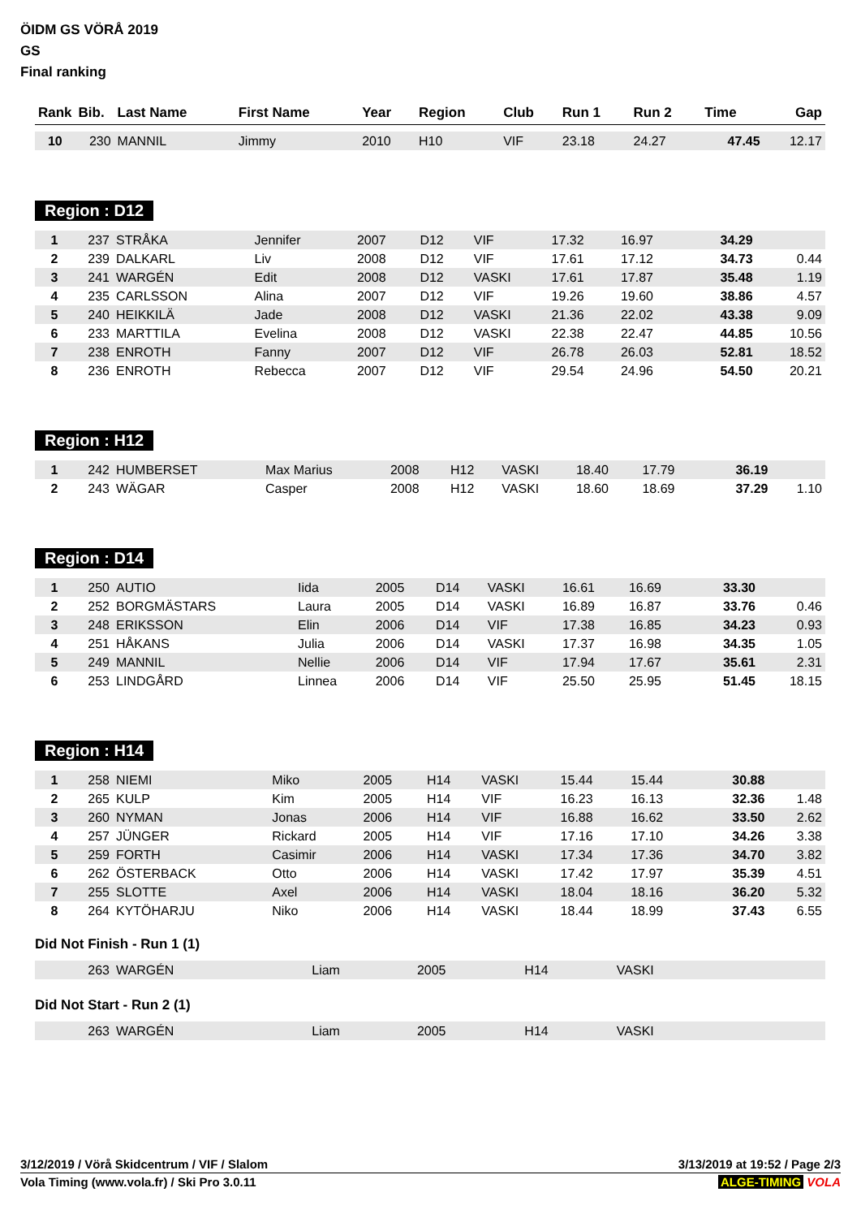ÖIDM GS VÖRÅ 2019
GS
Final ranking
| Rank | Bib. | Last Name | First Name | Year | Region | Club | Run 1 | Run 2 | Time | Gap |
| --- | --- | --- | --- | --- | --- | --- | --- | --- | --- | --- |
| 10 | 230 | MANNIL | Jimmy | 2010 | H10 | VIF | 23.18 | 24.27 | 47.45 | 12.17 |
Region : D12
| 1 | 237 | STRÅKA | Jennifer | 2007 | D12 | VIF | 17.32 | 16.97 | 34.29 | |
| 2 | 239 | DALKARL | Liv | 2008 | D12 | VIF | 17.61 | 17.12 | 34.73 | 0.44 |
| 3 | 241 | WARGÉN | Edit | 2008 | D12 | VASKI | 17.61 | 17.87 | 35.48 | 1.19 |
| 4 | 235 | CARLSSON | Alina | 2007 | D12 | VIF | 19.26 | 19.60 | 38.86 | 4.57 |
| 5 | 240 | HEIKKILÄ | Jade | 2008 | D12 | VASKI | 21.36 | 22.02 | 43.38 | 9.09 |
| 6 | 233 | MARTTILA | Evelina | 2008 | D12 | VASKI | 22.38 | 22.47 | 44.85 | 10.56 |
| 7 | 238 | ENROTH | Fanny | 2007 | D12 | VIF | 26.78 | 26.03 | 52.81 | 18.52 |
| 8 | 236 | ENROTH | Rebecca | 2007 | D12 | VIF | 29.54 | 24.96 | 54.50 | 20.21 |
Region : H12
| 1 | 242 | HUMBERSET | Max Marius | 2008 | H12 | VASKI | 18.40 | 17.79 | 36.19 | |
| 2 | 243 | WÄGAR | Casper | 2008 | H12 | VASKI | 18.60 | 18.69 | 37.29 | 1.10 |
Region : D14
| 1 | 250 | AUTIO | Iida | 2005 | D14 | VASKI | 16.61 | 16.69 | 33.30 | |
| 2 | 252 | BORGMÄSTARS | Laura | 2005 | D14 | VASKI | 16.89 | 16.87 | 33.76 | 0.46 |
| 3 | 248 | ERIKSSON | Elin | 2006 | D14 | VIF | 17.38 | 16.85 | 34.23 | 0.93 |
| 4 | 251 | HÅKANS | Julia | 2006 | D14 | VASKI | 17.37 | 16.98 | 34.35 | 1.05 |
| 5 | 249 | MANNIL | Nellie | 2006 | D14 | VIF | 17.94 | 17.67 | 35.61 | 2.31 |
| 6 | 253 | LINDGÅRD | Linnea | 2006 | D14 | VIF | 25.50 | 25.95 | 51.45 | 18.15 |
Region : H14
| 1 | 258 | NIEMI | Miko | 2005 | H14 | VASKI | 15.44 | 15.44 | 30.88 | |
| 2 | 265 | KULP | Kim | 2005 | H14 | VIF | 16.23 | 16.13 | 32.36 | 1.48 |
| 3 | 260 | NYMAN | Jonas | 2006 | H14 | VIF | 16.88 | 16.62 | 33.50 | 2.62 |
| 4 | 257 | JÜNGER | Rickard | 2005 | H14 | VIF | 17.16 | 17.10 | 34.26 | 3.38 |
| 5 | 259 | FORTH | Casimir | 2006 | H14 | VASKI | 17.34 | 17.36 | 34.70 | 3.82 |
| 6 | 262 | ÖSTERBACK | Otto | 2006 | H14 | VASKI | 17.42 | 17.97 | 35.39 | 4.51 |
| 7 | 255 | SLOTTE | Axel | 2006 | H14 | VASKI | 18.04 | 18.16 | 36.20 | 5.32 |
| 8 | 264 | KYTÖHARJU | Niko | 2006 | H14 | VASKI | 18.44 | 18.99 | 37.43 | 6.55 |
Did Not Finish - Run 1 (1)
| | 263 | WARGÉN | Liam | 2005 | H14 | VASKI | | | | |
Did Not Start - Run 2 (1)
| | 263 | WARGÉN | Liam | 2005 | H14 | VASKI | | | | |
3/12/2019 / Vörå Skidcentrum / VIF / Slalom 3/13/2019 at 19:52 / Page 2/3
Vola Timing (www.vola.fr) / Ski Pro 3.0.11 ALGE-TIMING VOLA